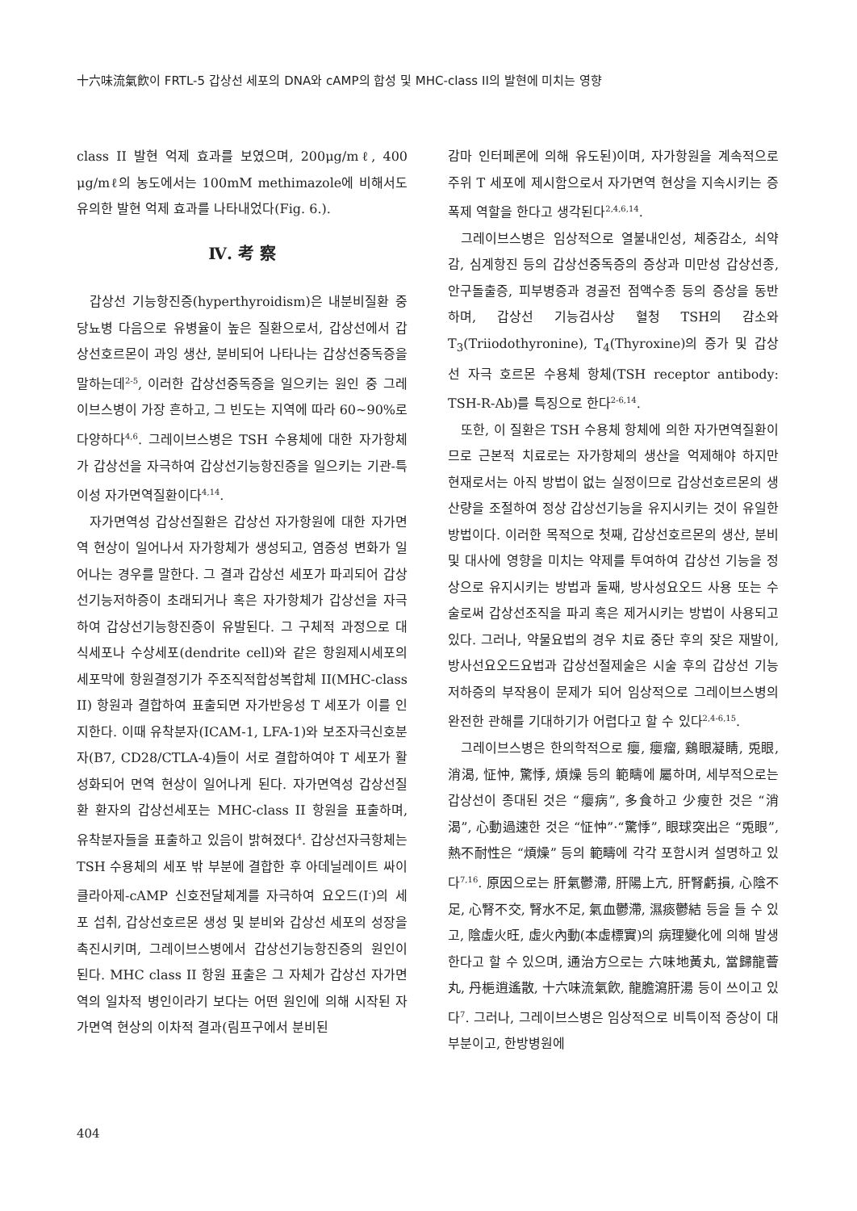十六味流氣飮이 FRTL-5 갑상선 세포의 DNA와 cAMP의 합성 및 MHC-class II의 발현에 미치는 영향
class II 발현 억제 효과를 보였으며, 200μg/mℓ, 400 μg/mℓ의 농도에서는 100mM methimazole에 비해서도 유의한 발현 억제 효과를 나타내었다(Fig. 6.).
Ⅳ. 考 察
갑상선 기능항진증(hyperthyroidism)은 내분비질환 중 당뇨병 다음으로 유병율이 높은 질환으로서, 갑상선에서 갑상선호르몬이 과잉 생산, 분비되어 나타나는 갑상선중독증을 말하는데<sup>2-5</sup>, 이러한 갑상선중독증을 일으키는 원인 중 그레이브스병이 가장 흔하고, 그 빈도는 지역에 따라 60~90%로 다양하다<sup>4,6</sup>. 그레이브스병은 TSH 수용체에 대한 자가항체가 갑상선을 자극하여 갑상선기능항진증을 일으키는 기관-특이성 자가면역질환이다<sup>4,14</sup>.
자가면역성 갑상선질환은 갑상선 자가항원에 대한 자가면역 현상이 일어나서 자가항체가 생성되고, 염증성 변화가 일어나는 경우를 말한다. 그 결과 갑상선 세포가 파괴되어 갑상선기능저하증이 초래되거나 혹은 자가항체가 갑상선을 자극하여 갑상선기능항진증이 유발된다. 그 구체적 과정으로 대식세포나 수상세포(dendrite cell)와 같은 항원제시세포의 세포막에 항원결정기가 주조직적합성복합체 II(MHC-class II) 항원과 결합하여 표출되면 자가반응성 T 세포가 이를 인지한다. 이때 유착분자(ICAM-1, LFA-1)와 보조자극신호분자(B7, CD28/CTLA-4)들이 서로 결합하여야 T 세포가 활성화되어 면역 현상이 일어나게 된다. 자가면역성 갑상선질환 환자의 갑상선세포는 MHC-class II 항원을 표출하며, 유착분자들을 표출하고 있음이 밝혀졌다<sup>4</sup>. 갑상선자극항체는 TSH 수용체의 세포 밖 부분에 결합한 후 아데닐레이트 싸이클라아제-cAMP 신호전달체계를 자극하여 요오드(I<sup>-</sup>)의 세포 섭취, 갑상선호르몬 생성 및 분비와 갑상선 세포의 성장을 촉진시키며, 그레이브스병에서 갑상선기능항진증의 원인이 된다. MHC class II 항원 표출은 그 자체가 갑상선 자가면역의 일차적 병인이라기 보다는 어떤 원인에 의해 시작된 자가면역 현상의 이차적 결과(림프구에서 분비된
감마 인터페론에 의해 유도된)이며, 자가항원을 계속적으로 주위 T 세포에 제시함으로서 자가면역 현상을 지속시키는 증폭제 역할을 한다고 생각된다<sup>2,4,6,14</sup>.
그레이브스병은 임상적으로 열불내인성, 체중감소, 쇠약감, 심계항진 등의 갑상선중독증의 증상과 미만성 갑상선종, 안구돌출증, 피부병증과 경골전 점액수종 등의 증상을 동반하며, 갑상선 기능검사상 혈청 TSH의 감소와 T<sub>3</sub>(Triiodothyronine), T<sub>4</sub>(Thyroxine)의 증가 및 갑상선 자극 호르몬 수용체 항체(TSH receptor antibody: TSH-R-Ab)를 특징으로 한다<sup>2-6,14</sup>.
또한, 이 질환은 TSH 수용체 항체에 의한 자가면역질환이므로 근본적 치료로는 자가항체의 생산을 억제해야 하지만 현재로서는 아직 방법이 없는 실정이므로 갑상선호르몬의 생산량을 조절하여 정상 갑상선기능을 유지시키는 것이 유일한 방법이다. 이러한 목적으로 첫째, 갑상선호르몬의 생산, 분비 및 대사에 영향을 미치는 약제를 투여하여 갑상선 기능을 정상으로 유지시키는 방법과 둘째, 방사성요오드 사용 또는 수술로써 갑상선조직을 파괴 혹은 제거시키는 방법이 사용되고 있다. 그러나, 약물요법의 경우 치료 중단 후의 잦은 재발이, 방사선요오드요법과 갑상선절제술은 시술 후의 갑상선 기능저하증의 부작용이 문제가 되어 임상적으로 그레이브스병의 완전한 관해를 기대하기가 어렵다고 할 수 있다<sup>2,4-6,15</sup>.
그레이브스병은 한의학적으로 癭, 癭瘤, 鷄眼凝睛, 兎眼, 消渴, 怔忡, 驚悸, 煩燥 등의 範疇에 屬하며, 세부적으로는 갑상선이 종대된 것은 “癭病”, 多食하고 少瘦한 것은 “消渴”, 心動過速한 것은 “怔忡”·“驚悸”, 眼球突出은 “兎眼”, 熱不耐性은 “煩燥” 등의 範疇에 각각 포함시켜 설명하고 있다<sup>7,16</sup>. 原因으로는 肝氣鬱滯, 肝陽上亢, 肝腎虧損, 心陰不足, 心腎不交, 腎水不足, 氣血鬱滯, 濕痰鬱結 등을 들 수 있고, 陰虛火旺, 虛火內動(本虛標實)의 病理變化에 의해 발생한다고 할 수 있으며, 通治方으로는 六味地黃丸, 當歸龍薈丸, 丹梔逍遙散, 十六味流氣飮, 龍膽瀉肝湯 등이 쓰이고 있다<sup>7</sup>. 그러나, 그레이브스병은 임상적으로 비특이적 증상이 대부분이고, 한방병원에
404